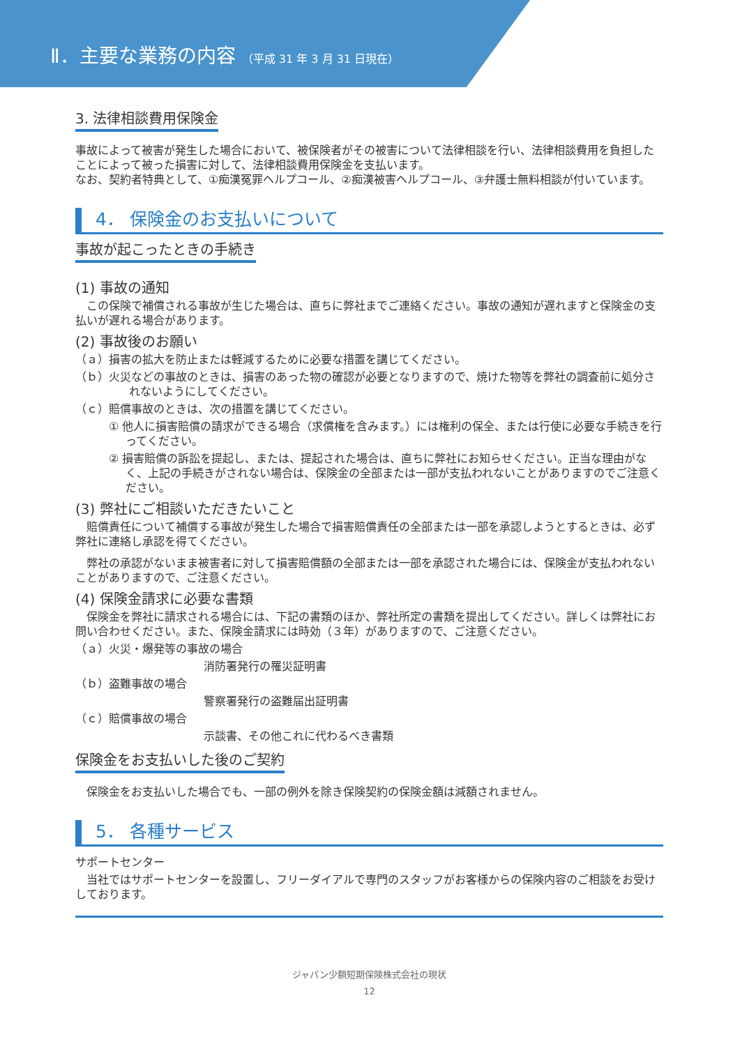Ⅱ．主要な業務の内容 （平成 31 年 3 月 31 日現在）
3. 法律相談費用保険金
事故によって被害が発生した場合において、被保険者がその被害について法律相談を行い、法律相談費用を負担したことによって被った損害に対して、法律相談費用保険金を支払います。
なお、契約者特典として、①痴漢冤罪ヘルプコール、②痴漢被害ヘルプコール、③弁護士無料相談が付いています。
4． 保険金のお支払いについて
事故が起こったときの手続き
(1) 事故の通知
この保険で補償される事故が生じた場合は、直ちに弊社までご連絡ください。事故の通知が遅れますと保険金の支払いが遅れる場合があります。
(2) 事故後のお願い
（ａ）損害の拡大を防止または軽減するために必要な措置を講じてください。
（ｂ）火災などの事故のときは、損害のあった物の確認が必要となりますので、焼けた物等を弊社の調査前に処分されないようにしてください。
（ｃ）賠償事故のときは、次の措置を講じてください。
① 他人に損害賠償の請求ができる場合（求償権を含みます。）には権利の保全、または行使に必要な手続きを行ってください。
② 損害賠償の訴訟を提起し、または、提起された場合は、直ちに弊社にお知らせください。正当な理由がなく、上記の手続きがされない場合は、保険金の全部または一部が支払われないことがありますのでご注意ください。
(3) 弊社にご相談いただきたいこと
賠償責任について補償する事故が発生した場合で損害賠償責任の全部または一部を承認しようとするときは、必ず弊社に連絡し承認を得てください。
弊社の承認がないまま被害者に対して損害賠償額の全部または一部を承認された場合には、保険金が支払われないことがありますので、ご注意ください。
(4) 保険金請求に必要な書類
保険金を弊社に請求される場合には、下記の書類のほか、弊社所定の書類を提出してください。詳しくは弊社にお問い合わせください。また、保険金請求には時効（３年）がありますので、ご注意ください。
（ａ）火災・爆発等の事故の場合
消防署発行の罹災証明書
（ｂ）盗難事故の場合
警察署発行の盗難届出証明書
（ｃ）賠償事故の場合
示談書、その他これに代わるべき書類
保険金をお支払いした後のご契約
保険金をお支払いした場合でも、一部の例外を除き保険契約の保険金額は減額されません。
5． 各種サービス
サポートセンター
当社ではサポートセンターを設置し、フリーダイアルで専門のスタッフがお客様からの保険内容のご相談をお受けしております。
ジャパン少額短期保険株式会社の現状
12